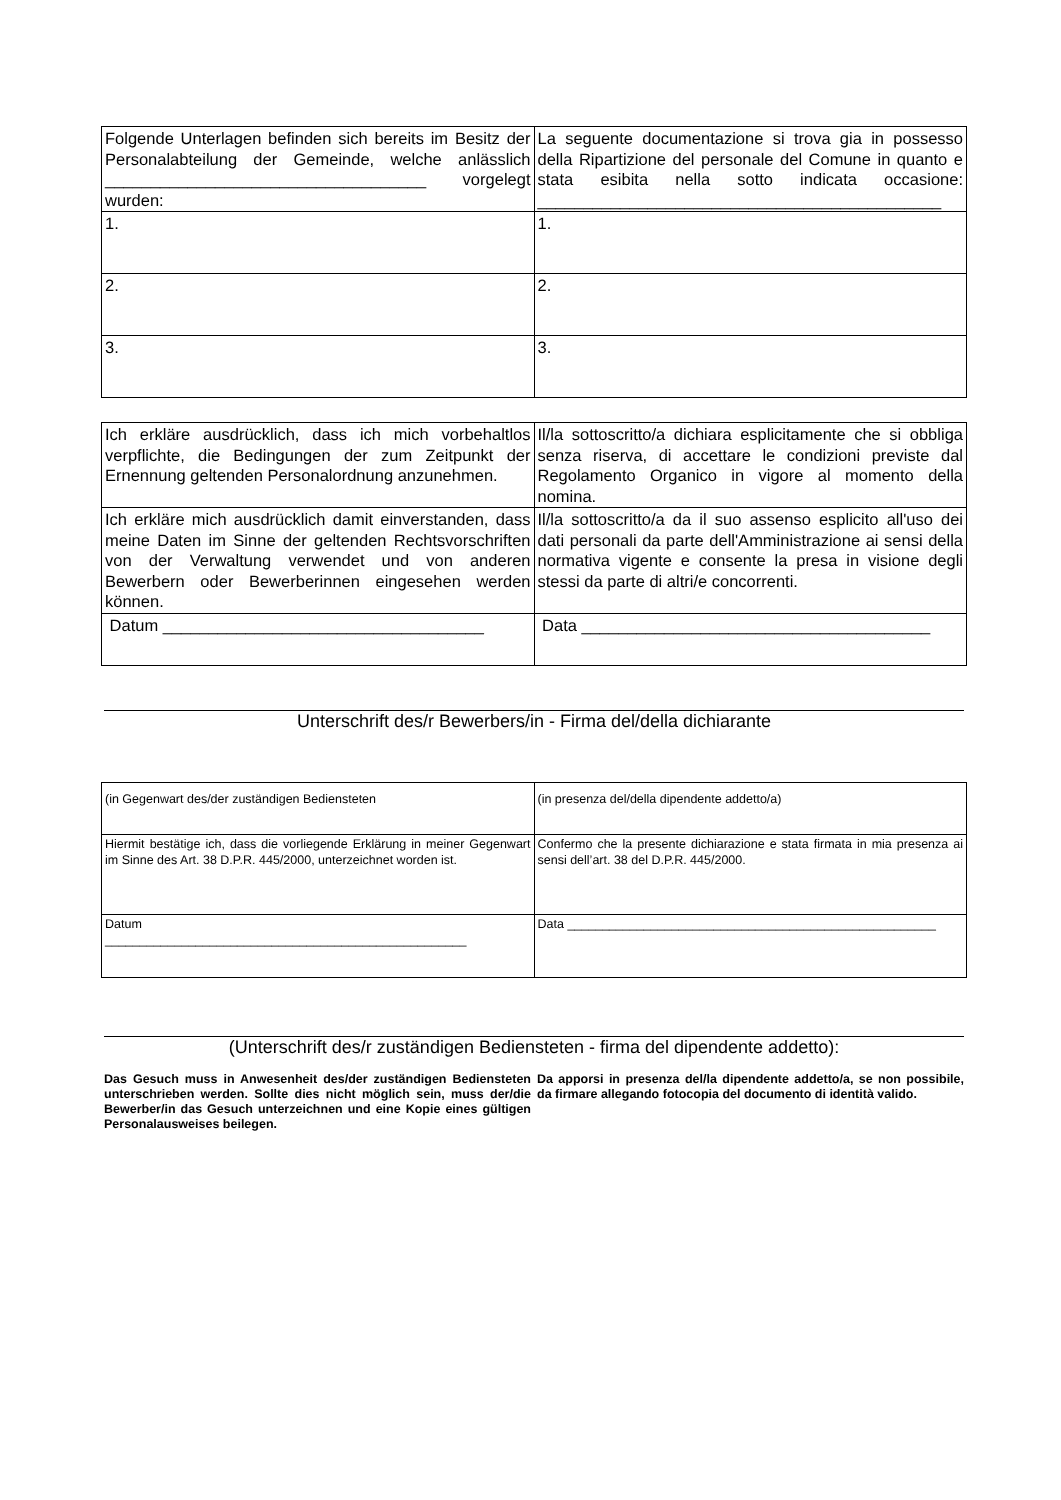| Folgende Unterlagen befinden sich bereits im Besitz der Personalabteilung der Gemeinde, welche anlässlich ___________________________________ vorgelegt wurden: | La seguente documentazione si trova gia in possesso della Ripartizione del personale del Comune in quanto e stata esibita nella sotto indicata occasione: ____________________________________________ |
| 1. | 1. |
| 2. | 2. |
| 3. | 3. |
| Ich erkläre ausdrücklich, dass ich mich vorbehaltlos verpflichte, die Bedingungen der zum Zeitpunkt der Ernennung geltenden Personalordnung anzunehmen. | Il/la sottoscritto/a dichiara esplicitamente che si obbliga senza riserva, di accettare le condizioni previste dal Regolamento Organico in vigore al momento della nomina. |
| Ich erkläre mich ausdrücklich damit einverstanden, dass meine Daten im Sinne der geltenden Rechtsvorschriften von der Verwaltung verwendet und von anderen Bewerbern oder Bewerberinnen eingesehen werden können. | Il/la sottoscritto/a da il suo assenso esplicito all'uso dei dati personali da parte dell'Amministrazione ai sensi della normativa vigente e consente la presa in visione degli stessi da parte di altri/e concorrenti. |
| Datum ___________________________________ | Data ______________________________________ |
Unterschrift des/r Bewerbers/in - Firma del/della dichiarante
| (in Gegenwart des/der zuständigen Bediensteten | (in presenza del/della dipendente addetto/a) |
| Hiermit bestätige ich, dass die vorliegende Erklärung in meiner Gegenwart im Sinne des Art. 38 D.P.R. 445/2000, unterzeichnet worden ist. | Confermo che la presente dichiarazione e stata firmata in mia presenza ai sensi dell’art. 38 del D.P.R. 445/2000. |
| Datum ____________________________________________________ | Data _____________________________________________________ |
(Unterschrift des/r zuständigen Bediensteten - firma del dipendente addetto):
Das Gesuch muss in Anwesenheit des/der zuständigen Bediensteten unterschrieben werden. Sollte dies nicht möglich sein, muss der/die Bewerber/in das Gesuch unterzeichnen und eine Kopie eines gültigen Personalausweises beilegen.
Da apporsi in presenza del/la dipendente addetto/a, se non possibile, da firmare allegando fotocopia del documento di identità valido.